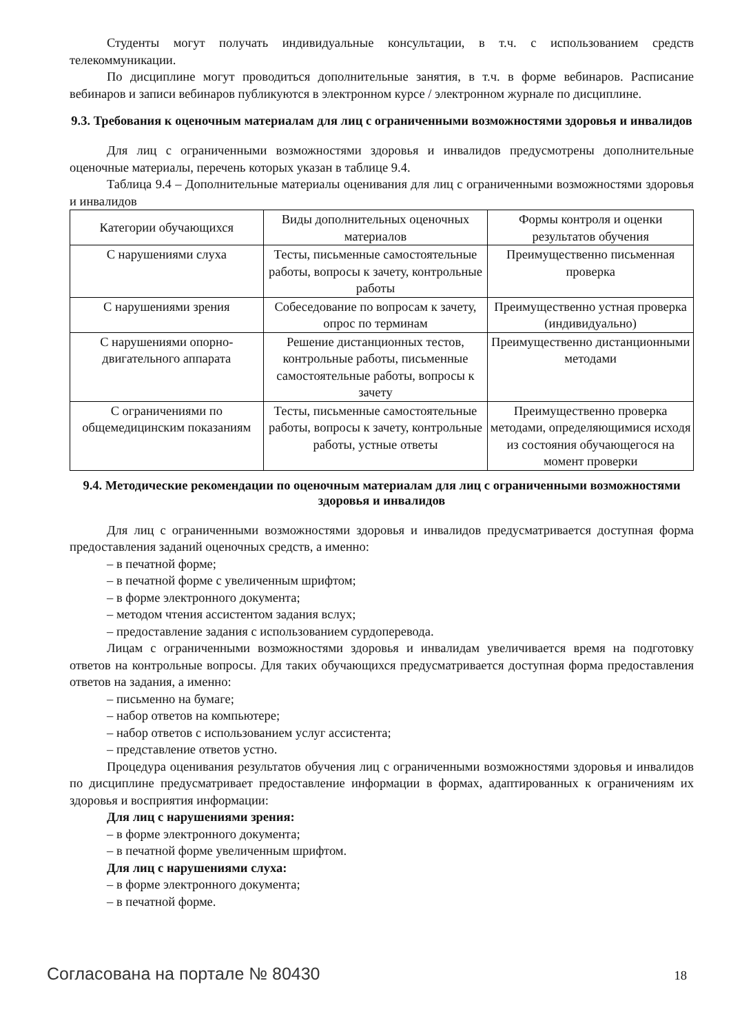Студенты могут получать индивидуальные консультации, в т.ч. с использованием средств телекоммуникации.
По дисциплине могут проводиться дополнительные занятия, в т.ч. в форме вебинаров. Расписание вебинаров и записи вебинаров публикуются в электронном курсе / электронном журнале по дисциплине.
9.3. Требования к оценочным материалам для лиц с ограниченными возможностями здоровья и инвалидов
Для лиц с ограниченными возможностями здоровья и инвалидов предусмотрены дополнительные оценочные материалы, перечень которых указан в таблице 9.4.
Таблица 9.4 – Дополнительные материалы оценивания для лиц с ограниченными возможностями здоровья и инвалидов
| Категории обучающихся | Виды дополнительных оценочных материалов | Формы контроля и оценки результатов обучения |
| С нарушениями слуха | Тесты, письменные самостоятельные работы, вопросы к зачету, контрольные работы | Преимущественно письменная проверка |
| С нарушениями зрения | Собеседование по вопросам к зачету, опрос по терминам | Преимущественно устная проверка (индивидуально) |
| С нарушениями опорно-двигательного аппарата | Решение дистанционных тестов, контрольные работы, письменные самостоятельные работы, вопросы к зачету | Преимущественно дистанционными методами |
| С ограничениями по общемедицинским показаниям | Тесты, письменные самостоятельные работы, вопросы к зачету, контрольные работы, устные ответы | Преимущественно проверка методами, определяющимися исходя из состояния обучающегося на момент проверки |
9.4. Методические рекомендации по оценочным материалам для лиц с ограниченными возможностями здоровья и инвалидов
Для лиц с ограниченными возможностями здоровья и инвалидов предусматривается доступная форма предоставления заданий оценочных средств, а именно:
– в печатной форме;
– в печатной форме с увеличенным шрифтом;
– в форме электронного документа;
– методом чтения ассистентом задания вслух;
– предоставление задания с использованием сурдоперевода.
Лицам с ограниченными возможностями здоровья и инвалидам увеличивается время на подготовку ответов на контрольные вопросы. Для таких обучающихся предусматривается доступная форма предоставления ответов на задания, а именно:
– письменно на бумаге;
– набор ответов на компьютере;
– набор ответов с использованием услуг ассистента;
– представление ответов устно.
Процедура оценивания результатов обучения лиц с ограниченными возможностями здоровья и инвалидов по дисциплине предусматривает предоставление информации в формах, адаптированных к ограничениям их здоровья и восприятия информации:
Для лиц с нарушениями зрения:
– в форме электронного документа;
– в печатной форме увеличенным шрифтом.
Для лиц с нарушениями слуха:
– в форме электронного документа;
– в печатной форме.
Согласована на портале № 80430 18